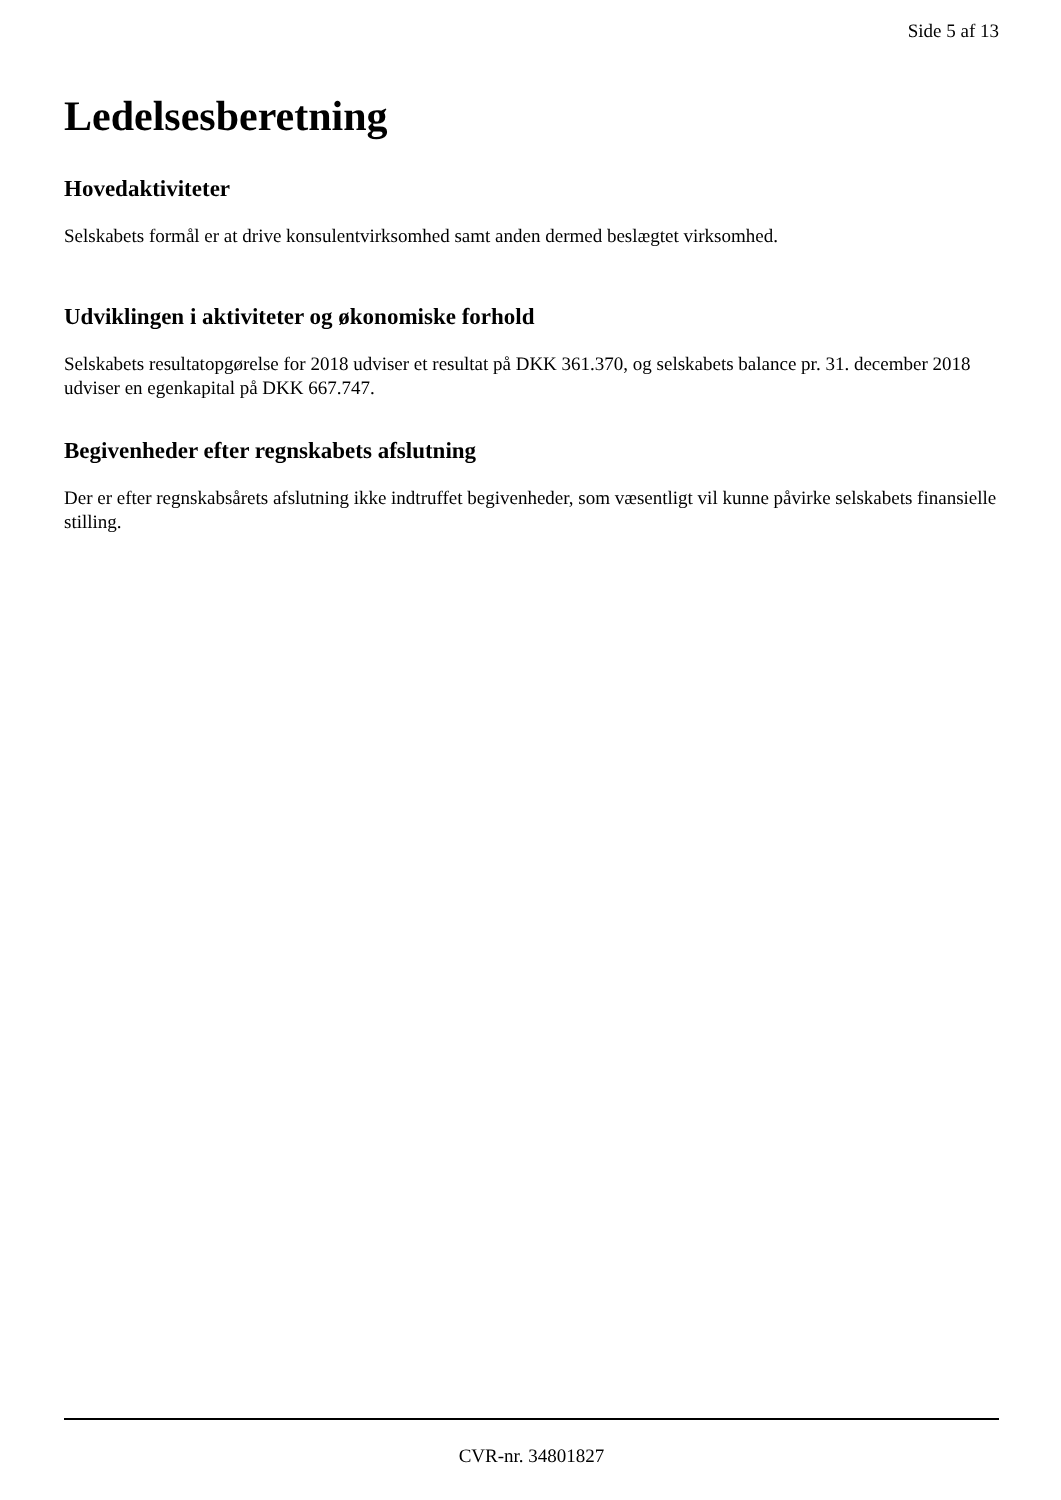Side 5 af 13
Ledelsesberetning
Hovedaktiviteter
Selskabets formål er at drive konsulentvirksomhed samt anden dermed beslægtet virksomhed.
Udviklingen i aktiviteter og økonomiske forhold
Selskabets resultatopgørelse for 2018 udviser et resultat på DKK 361.370, og selskabets balance pr. 31. december 2018 udviser en egenkapital på DKK 667.747.
Begivenheder efter regnskabets afslutning
Der er efter regnskabsårets afslutning ikke indtruffet begivenheder, som væsentligt vil kunne påvirke selskabets finansielle stilling.
CVR-nr. 34801827